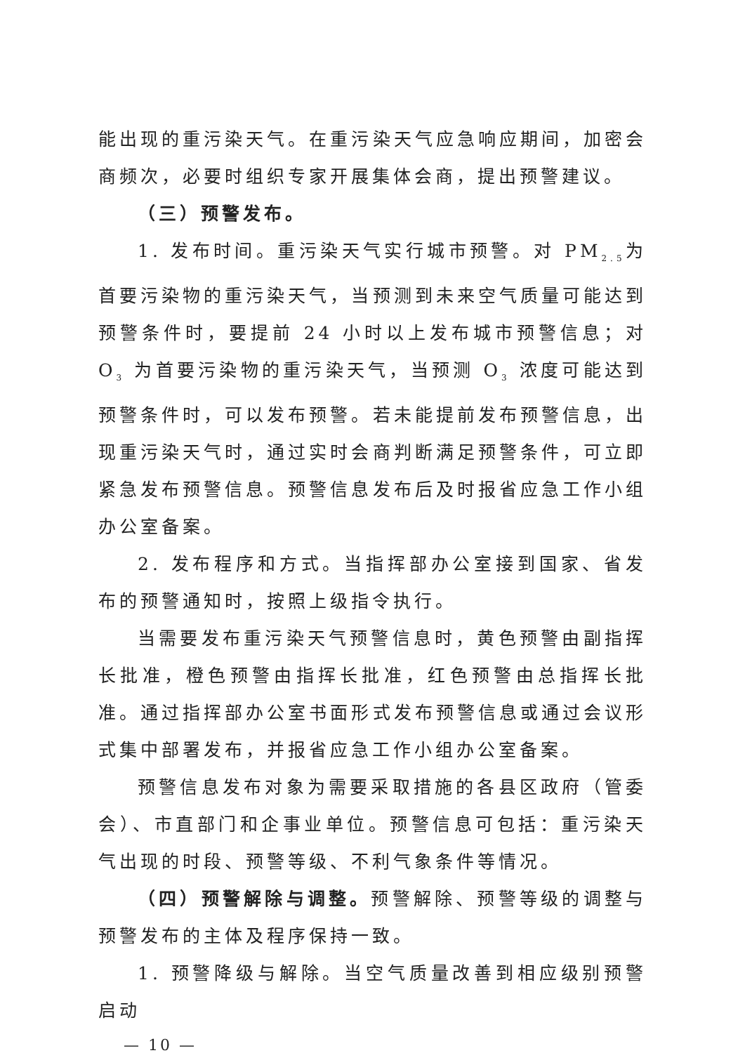能出现的重污染天气。在重污染天气应急响应期间，加密会商频次，必要时组织专家开展集体会商，提出预警建议。
（三）预警发布。
1. 发布时间。重污染天气实行城市预警。对 PM<sub>2.5</sub>为首要污染物的重污染天气，当预测到未来空气质量可能达到预警条件时，要提前 24 小时以上发布城市预警信息；对 O<sub>3</sub> 为首要污染物的重污染天气，当预测 O<sub>3</sub> 浓度可能达到预警条件时，可以发布预警。若未能提前发布预警信息，出现重污染天气时，通过实时会商判断满足预警条件，可立即紧急发布预警信息。预警信息发布后及时报省应急工作小组办公室备案。
2. 发布程序和方式。当指挥部办公室接到国家、省发布的预警通知时，按照上级指令执行。
当需要发布重污染天气预警信息时，黄色预警由副指挥长批准，橙色预警由指挥长批准，红色预警由总指挥长批准。通过指挥部办公室书面形式发布预警信息或通过会议形式集中部署发布，并报省应急工作小组办公室备案。
预警信息发布对象为需要采取措施的各县区政府（管委会）、市直部门和企事业单位。预警信息可包括：重污染天气出现的时段、预警等级、不利气象条件等情况。
（四）预警解除与调整。预警解除、预警等级的调整与预警发布的主体及程序保持一致。
1. 预警降级与解除。当空气质量改善到相应级别预警启动
— 10 —